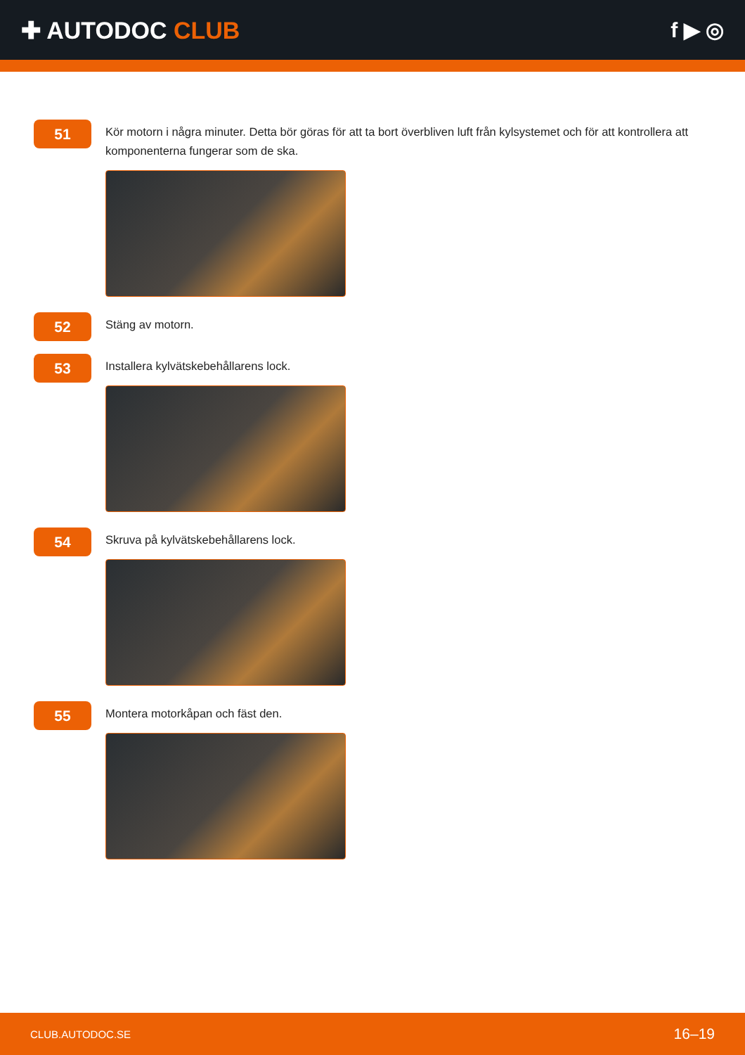✚ AUTODOC CLUB f ▶ ◎
51
Kör motorn i några minuter. Detta bör göras för att ta bort överbliven luft från kylsystemet och för att kontrollera att komponenterna fungerar som de ska.
52
Stäng av motorn.
53
Installera kylvätskebehållarens lock.
54
Skruva på kylvätskebehållarens lock.
55
Montera motorkåpan och fäst den.
CLUB.AUTODOC.SE 16–19